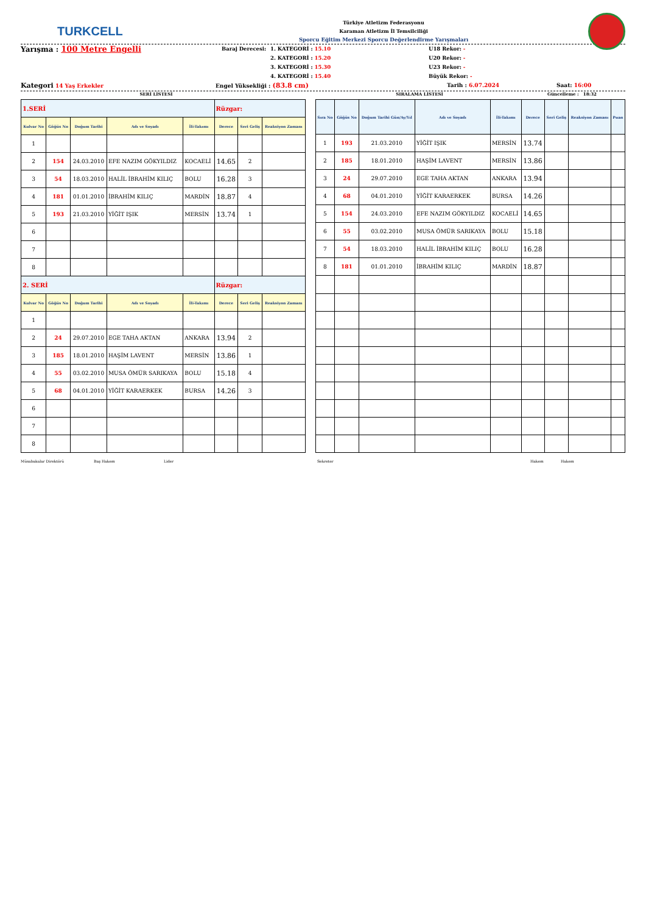TURKCELL
Türkiye Atletizm Federasyonu
Karaman Atletizm İl Temsilciliği
Sporcu Eğitim Merkezi Sporcu Değerlendirme Yarışmaları
Yarışma : 100 Metre Engelli
Baraj Derecesi: 1. KATEGORİ : 15.10
2. KATEGORİ : 15.20
3. KATEGORİ : 15.30
4. KATEGORİ : 15.40
U18 Rekor: -
U20 Rekor: -
U23 Rekor: -
Büyük Rekor: -
Kategori 14 Yaş Erkekler Engel Yüksekliği : (83.8 cm)
Tarih : 6.07.2024 Saat: 16:00
SERİ LİSTESİ SIRALAMA LİSTESİ Güncelleme : 18:32
| 1.SERİ | | | | | Rüzgar: | | |
| Kulvar No | Göğüs No | Doğum Tarihi | Adı ve Soyadı | İli-Takımı | Derece | Seri Geliş | Reaksiyon Zamanı |
| 1 | | | | | | | |
| 2 | 154 | 24.03.2010 | EFE NAZIM GÖKYILDIZ | KOCAELİ | 14.65 | 2 | |
| 3 | 54 | 18.03.2010 | HALİL İBRAHİM KILIÇ | BOLU | 16.28 | 3 | |
| 4 | 181 | 01.01.2010 | İBRAHİM KILIÇ | MARDİN | 18.87 | 4 | |
| 5 | 193 | 21.03.2010 | YİĞİT IŞIK | MERSİN | 13.74 | 1 | |
| 6 | | | | | | | |
| 7 | | | | | | | |
| 8 | | | | | | | |
| 2. SERİ | | | | | Rüzgar: | | |
| Kulvar No | Göğüs No | Doğum Tarihi | Adı ve Soyadı | İli-Takımı | Derece | Seri Geliş | Reaksiyon Zamanı |
| 1 | | | | | | | |
| 2 | 24 | 29.07.2010 | EGE TAHA AKTAN | ANKARA | 13.94 | 2 | |
| 3 | 185 | 18.01.2010 | HAŞİM LAVENT | MERSİN | 13.86 | 1 | |
| 4 | 55 | 03.02.2010 | MUSA ÖMÜR SARIKAYA | BOLU | 15.18 | 4 | |
| 5 | 68 | 04.01.2010 | YİĞİT KARAERKEK | BURSA | 14.26 | 3 | |
| 6 | | | | | | | |
| 7 | | | | | | | |
| 8 | | | | | | | |
| Sıra No | Göğüs No | Doğum Tarihi Gün/Ay/Yıl | Adı ve Soyadı | İli-Takımı | Derece | Seri Geliş | Reaksiyon Zamanı | Puan |
| --- | --- | --- | --- | --- | --- | --- | --- | --- |
| 1 | 193 | 21.03.2010 | YİĞİT IŞIK | MERSİN | 13.74 | | | |
| 2 | 185 | 18.01.2010 | HAŞİM LAVENT | MERSİN | 13.86 | | | |
| 3 | 24 | 29.07.2010 | EGE TAHA AKTAN | ANKARA | 13.94 | | | |
| 4 | 68 | 04.01.2010 | YİĞİT KARAERKEK | BURSA | 14.26 | | | |
| 5 | 154 | 24.03.2010 | EFE NAZIM GÖKYILDIZ | KOCAELİ | 14.65 | | | |
| 6 | 55 | 03.02.2010 | MUSA ÖMÜR SARIKAYA | BOLU | 15.18 | | | |
| 7 | 54 | 18.03.2010 | HALİL İBRAHİM KILIÇ | BOLU | 16.28 | | | |
| 8 | 181 | 01.01.2010 | İBRAHİM KILIÇ | MARDİN | 18.87 | | | |
Müsabakalar Direktörü Baş Hakem Lider Sekreter Hakem Hakem